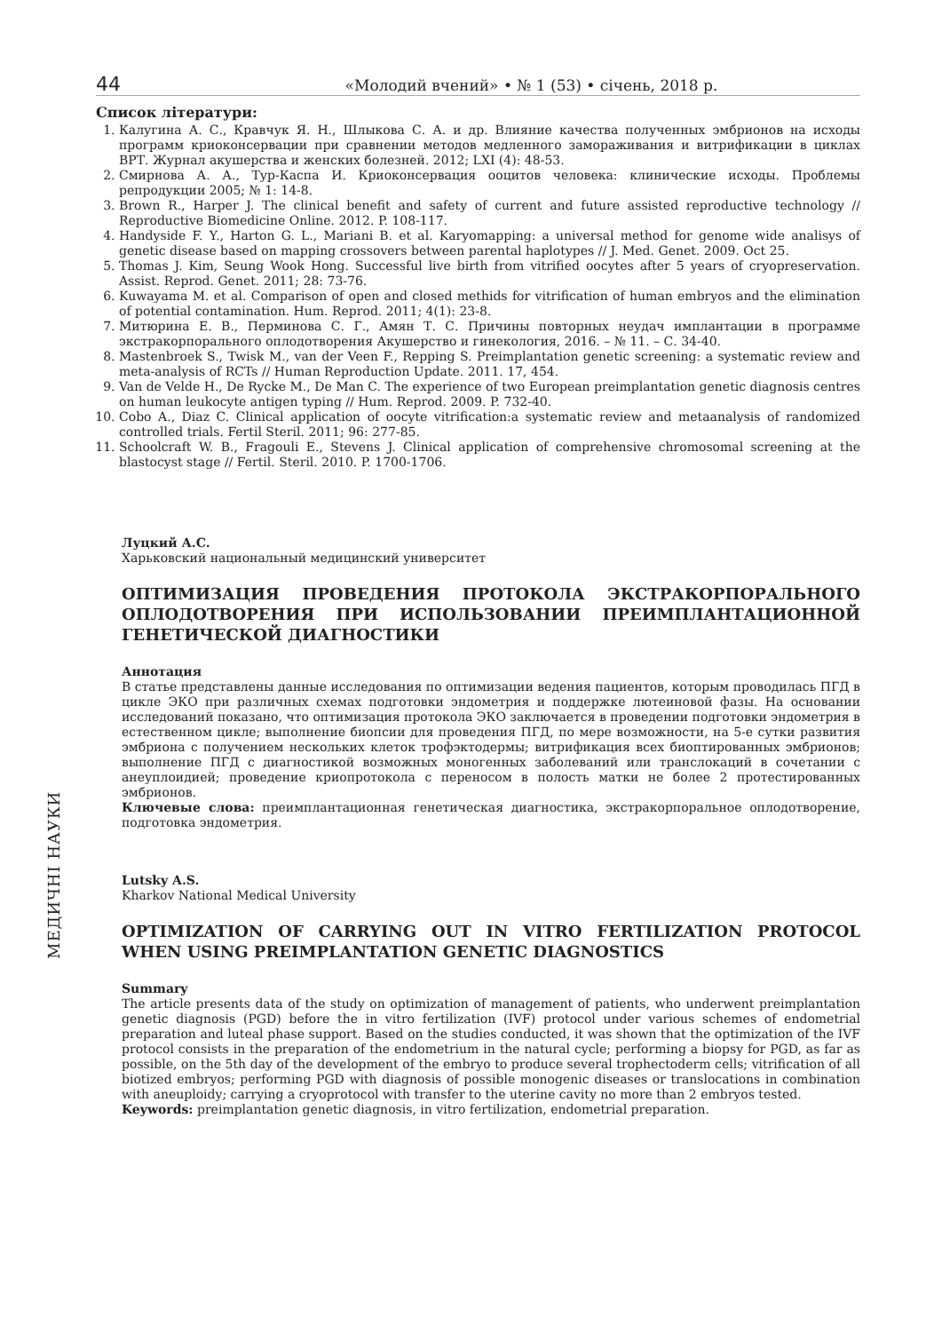44 «Молодий вчений» • № 1 (53) • січень, 2018 р.
Список літератури:
1. Калугина А. С., Кравчук Я. Н., Шлыкова С. А. и др. Влияние качества полученных эмбрионов на исходы программ криоконсервации при сравнении методов медленного замораживания и витрификации в циклах ВРТ. Журнал акушерства и женских болезней. 2012; LXI (4): 48-53.
2. Смирнова А. А., Тур-Каспа И. Криоконсервация ооцитов человека: клинические исходы. Проблемы репродукции 2005; № 1: 14-8.
3. Brown R., Harper J. The clinical benefit and safety of current and future assisted reproductive technology // Reproductive Biomedicine Online. 2012. P. 108-117.
4. Handyside F. Y., Harton G. L., Mariani B. et al. Karyomapping: a universal method for genome wide analisys of genetic disease based on mapping crossovers between parental haplotypes // J. Med. Genet. 2009. Oct 25.
5. Thomas J. Kim, Seung Wook Hong. Successful live birth from vitrified oocytes after 5 years of cryopreservation. Assist. Reprod. Genet. 2011; 28: 73-76.
6. Kuwayama M. et al. Comparison of open and closed methids for vitrification of human embryos and the elimination of potential contamination. Hum. Reprod. 2011; 4(1): 23-8.
7. Митюрина Е. В., Перминова С. Г., Амян Т. С. Причины повторных неудач имплантации в программе экстракорпорального оплодотворения Акушерство и гинекология, 2016. – № 11. – С. 34-40.
8. Mastenbroek S., Twisk M., van der Veen F., Repping S. Preimplantation genetic screening: a systematic review and meta-analysis of RCTs // Human Reproduction Update. 2011. 17, 454.
9. Van de Velde H., De Rycke M., De Man C. The experience of two European preimplantation genetic diagnosis centres on human leukocyte antigen typing // Hum. Reprod. 2009. P. 732-40.
10. Cobo A., Diaz C. Clinical application of oocyte vitrification:a systematic review and metaanalysis of randomized controlled trials. Fertil Steril. 2011; 96: 277-85.
11. Schoolcraft W. B., Fragouli E., Stevens J. Clinical application of comprehensive chromosomal screening at the blastocyst stage // Fertil. Steril. 2010. P. 1700-1706.
Луцкий А.С.
Харьковский национальный медицинский университет
ОПТИМИЗАЦИЯ ПРОВЕДЕНИЯ ПРОТОКОЛА ЭКСТРАКОРПОРАЛЬНОГО ОПЛОДОТВОРЕНИЯ ПРИ ИСПОЛЬЗОВАНИИ ПРЕИМПЛАНТАЦИОННОЙ ГЕНЕТИЧЕСКОЙ ДИАГНОСТИКИ
Аннотация
В статье представлены данные исследования по оптимизации ведения пациентов, которым проводилась ПГД в цикле ЭКО при различных схемах подготовки эндометрия и поддержке лютеиновой фазы. На основании исследований показано, что оптимизация протокола ЭКО заключается в проведении подготовки эндометрия в естественном цикле; выполнение биопсии для проведения ПГД, по мере возможности, на 5-е сутки развития эмбриона с получением нескольких клеток трофэктодермы; витрификация всех биоптированных эмбрионов; выполнение ПГД с диагностикой возможных моногенных заболеваний или транслокаций в сочетании с анеуплоидией; проведение криопротокола с переносом в полость матки не более 2 протестированных эмбрионов.
Ключевые слова: преимплантационная генетическая диагностика, экстракорпоральное оплодотворение, подготовка эндометрия.
Lutsky A.S.
Kharkov National Medical University
OPTIMIZATION OF CARRYING OUT IN VITRO FERTILIZATION PROTOCOL WHEN USING PREIMPLANTATION GENETIC DIAGNOSTICS
Summary
The article presents data of the study on optimization of management of patients, who underwent preimplantation genetic diagnosis (PGD) before the in vitro fertilization (IVF) protocol under various schemes of endometrial preparation and luteal phase support. Based on the studies conducted, it was shown that the optimization of the IVF protocol consists in the preparation of the endometrium in the natural cycle; performing a biopsy for PGD, as far as possible, on the 5th day of the development of the embryo to produce several trophectoderm cells; vitrification of all biotized embryos; performing PGD with diagnosis of possible monogenic diseases or translocations in combination with aneuploidy; carrying a cryoprotocol with transfer to the uterine cavity no more than 2 embryos tested.
Keywords: preimplantation genetic diagnosis, in vitro fertilization, endometrial preparation.
МЕДИЧНІ НАУКИ